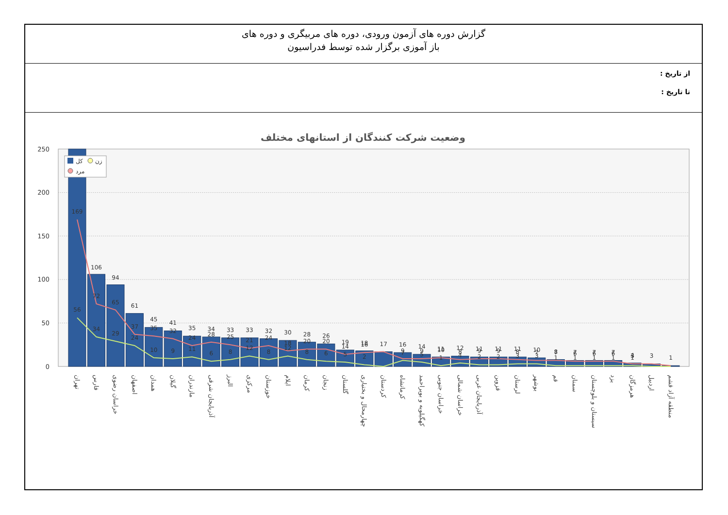گزارش دوره های آزمون ورودی، دوره های مربیگری و دوره های
باز آموزی برگزار شده توسط فدراسیون
از تاریخ :
تا تاریخ :
وضعیت شرکت کنندگان از استانهای مختلف
250
200
150
100
50
0
169
56
106
72
34
94
65
29
61
37
24
45
35
10
41
32
9
35
24
11
34
28
6
33
25
8
33
21
12
32
24
8
30
18
12
28
20
8
26
20
6
19
14
5
18
16
2
17
16
9
7
14
9
5
11
10
1
12
8
4
11
9
2
11
9
2
11
8
3
10
7
3
8
7
1
7
6
1
7
6
1
7
6
1
4
3
1
3
1
کل
زن
مرد
تهران
فارس
خراسان رضوی
اصفهان
همدان
گیلان
مازندران
آذربایجان شرقی
البرز
مرکزی
خوزستان
ایلام
کرمان
زنجان
گلستان
چهارمحال و بختیاری
کردستان
کرمانشاه
کهگیلویه و بویراحمد
خراسان جنوبی
خراسان شمالی
آذربایجان غربی
قزوین
لرستان
بوشهر
قم
سمنان
سیستان و بلوچستان
یزد
هرمزگان
اردبیل
منطقه آزاد قشم